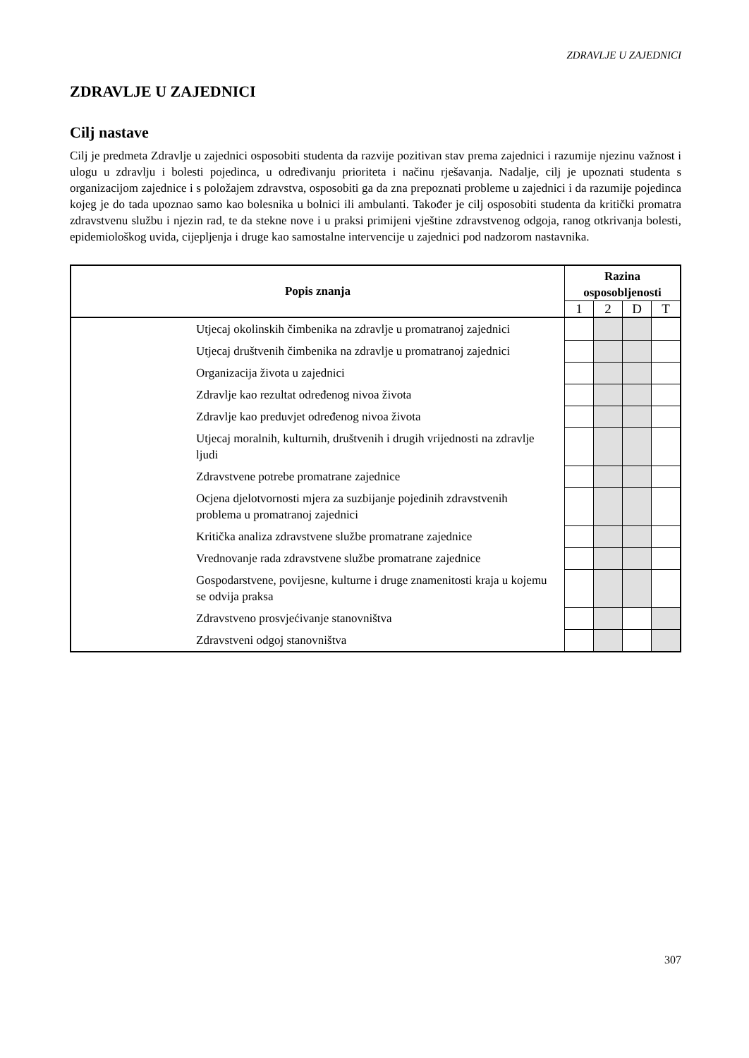ZDRAVLJE U ZAJEDNICI
ZDRAVLJE U ZAJEDNICI
Cilj nastave
Cilj je predmeta Zdravlje u zajednici osposobiti studenta da razvije pozitivan stav prema zajednici i razumije njezinu važnost i ulogu u zdravlju i bolesti pojedinca, u određivanju prioriteta i načinu rješavanja. Nadalje, cilj je upoznati studenta s organizacijom zajednice i s položajem zdravstva, osposobiti ga da zna prepoznati probleme u zajednici i da razumije pojedinca kojeg je do tada upoznao samo kao bolesnika u bolnici ili ambulanti. Također je cilj osposobiti studenta da kritički promatra zdravstvenu službu i njezin rad, te da stekne nove i u praksi primijeni vještine zdravstvenog odgoja, ranog otkrivanja bolesti, epidemiološkog uvida, cijepljenja i druge kao samostalne intervencije u zajednici pod nadzorom nastavnika.
| Popis znanja | Razina osposobljenosti | | | |
| --- | --- | --- | --- | --- |
| | 1 | 2 | D | T |
| Utjecaj okolinskih čimbenika na zdravlje u promatranoj zajednici | | | | |
| Utjecaj društvenih čimbenika na zdravlje u promatranoj zajednici | | | | |
| Organizacija života u zajednici | | | | |
| Zdravlje kao rezultat određenog nivoa života | | | | |
| Zdravlje kao preduvjet određenog nivoa života | | | | |
| Utjecaj moralnih, kulturnih, društvenih i drugih vrijednosti na zdravlje ljudi | | | | |
| Zdravstvene potrebe promatrane zajednice | | | | |
| Ocjena djelotvornosti mjera za suzbijanje pojedinih zdravstvenih problema u promatranoj zajednici | | | | |
| Kritička analiza zdravstvene službe promatrane zajednice | | | | |
| Vrednovanje rada zdravstvene službe promatrane zajednice | | | | |
| Gospodarstvene, povijesne, kulturne i druge znamenitosti kraja u kojemu se odvija praksa | | | | |
| Zdravstveno prosvjećivanje stanovništva | | | | |
| Zdravstveni odgoj stanovništva | | | | |
307